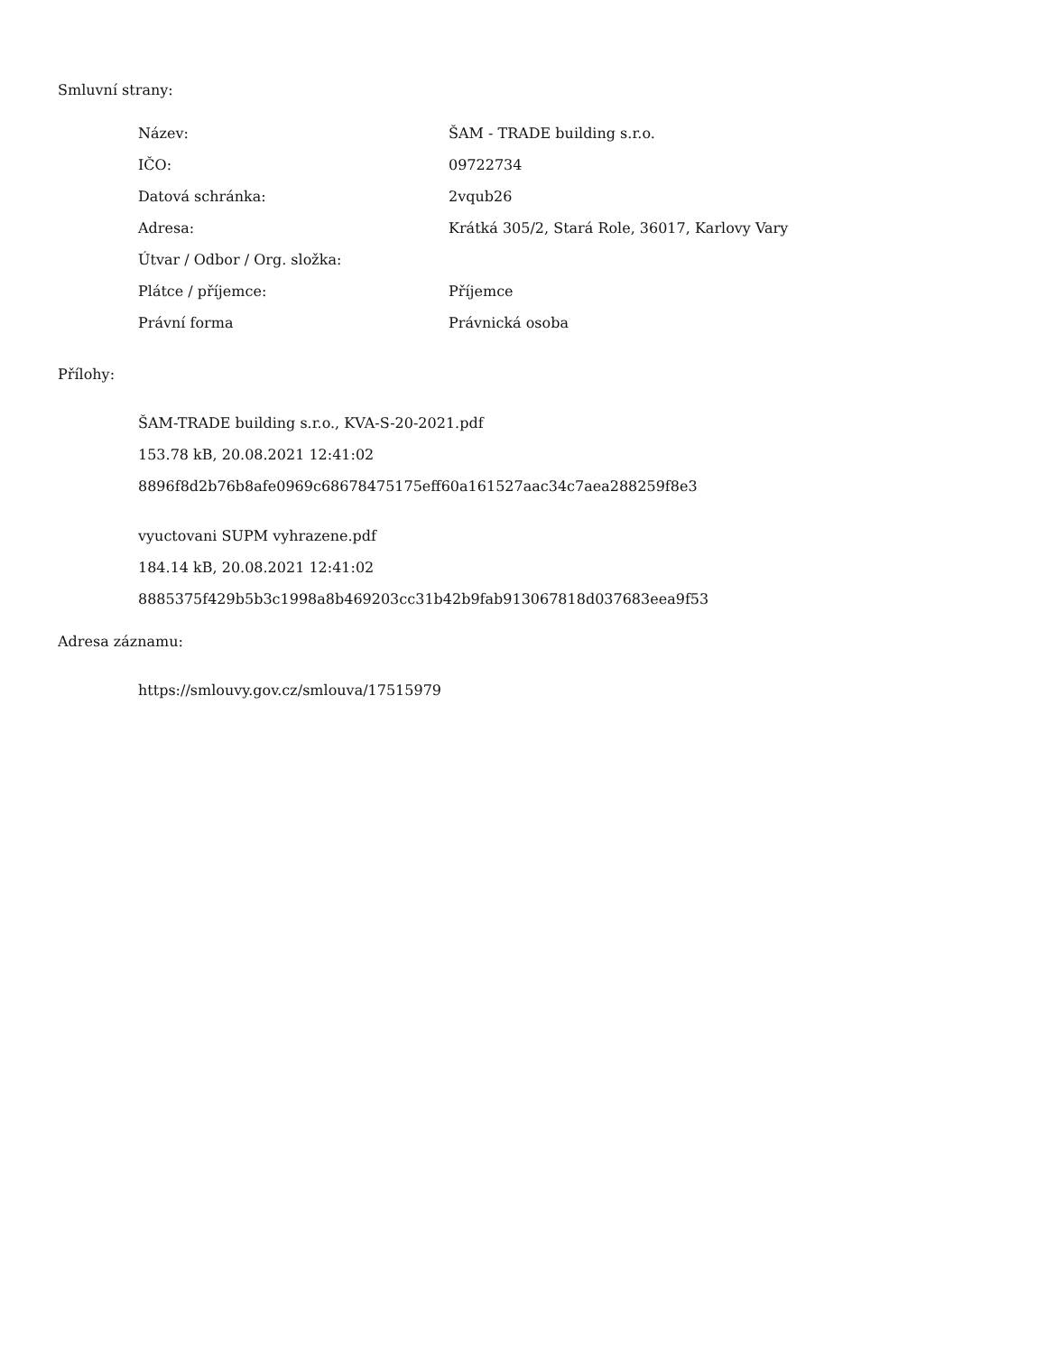Smluvní strany:
| Název: | ŠAM - TRADE building s.r.o. |
| IČO: | 09722734 |
| Datová schránka: | 2vqub26 |
| Adresa: | Krátká 305/2, Stará Role, 36017, Karlovy Vary |
| Útvar / Odbor / Org. složka: | |
| Plátce / příjemce: | Příjemce |
| Právní forma | Právnická osoba |
Přílohy:
ŠAM-TRADE building s.r.o., KVA-S-20-2021.pdf
153.78 kB, 20.08.2021 12:41:02
8896f8d2b76b8afe0969c68678475175eff60a161527aac34c7aea288259f8e3
vyuctovani SUPM vyhrazene.pdf
184.14 kB, 20.08.2021 12:41:02
8885375f429b5b3c1998a8b469203cc31b42b9fab913067818d037683eea9f53
Adresa záznamu:
https://smlouvy.gov.cz/smlouva/17515979